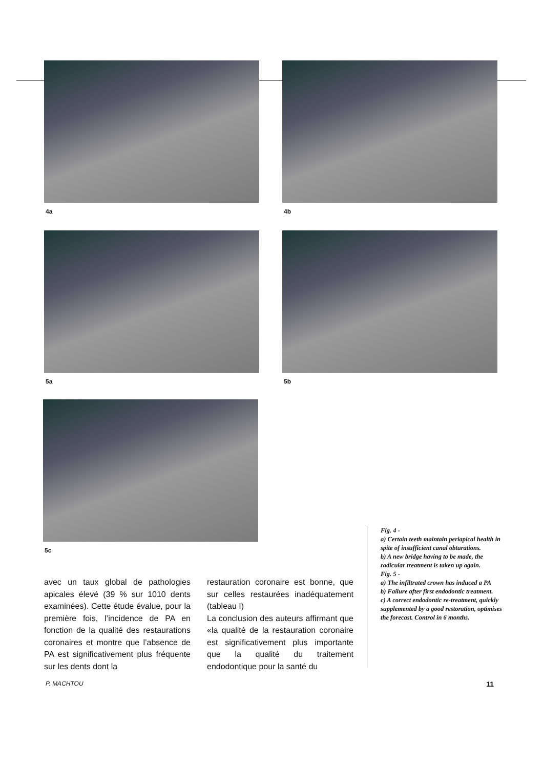4a 4b
5a 5b
5c
avec un taux global de pathologies apicales élevé (39 % sur 1010 dents examinées). Cette étude évalue, pour la première fois, l’incidence de PA en fonction de la qualité des restaurations coronaires et montre que l’absence de PA est significativement plus fréquente sur les dents dont la
restauration coronaire est bonne, que sur celles restaurées inadéquatement (tableau I)
La conclusion des auteurs affirmant que «la qualité de la restauration coronaire est significativement plus importante que la qualité du traitement endodontique pour la santé du
Fig. 4 -
a) Certain teeth maintain periapical health in spite of insufficient canal obturations.
b) A new bridge having to be made, the radicular treatment is taken up again.
Fig. 5 -
a) The infiltrated crown has induced a PA
b) Failure after first endodontic treatment.
c) A correct endodontic re-treatment, quickly supplemented by a good restoration, optimises the forecast. Control in 6 months.
P. MACHTOU 11